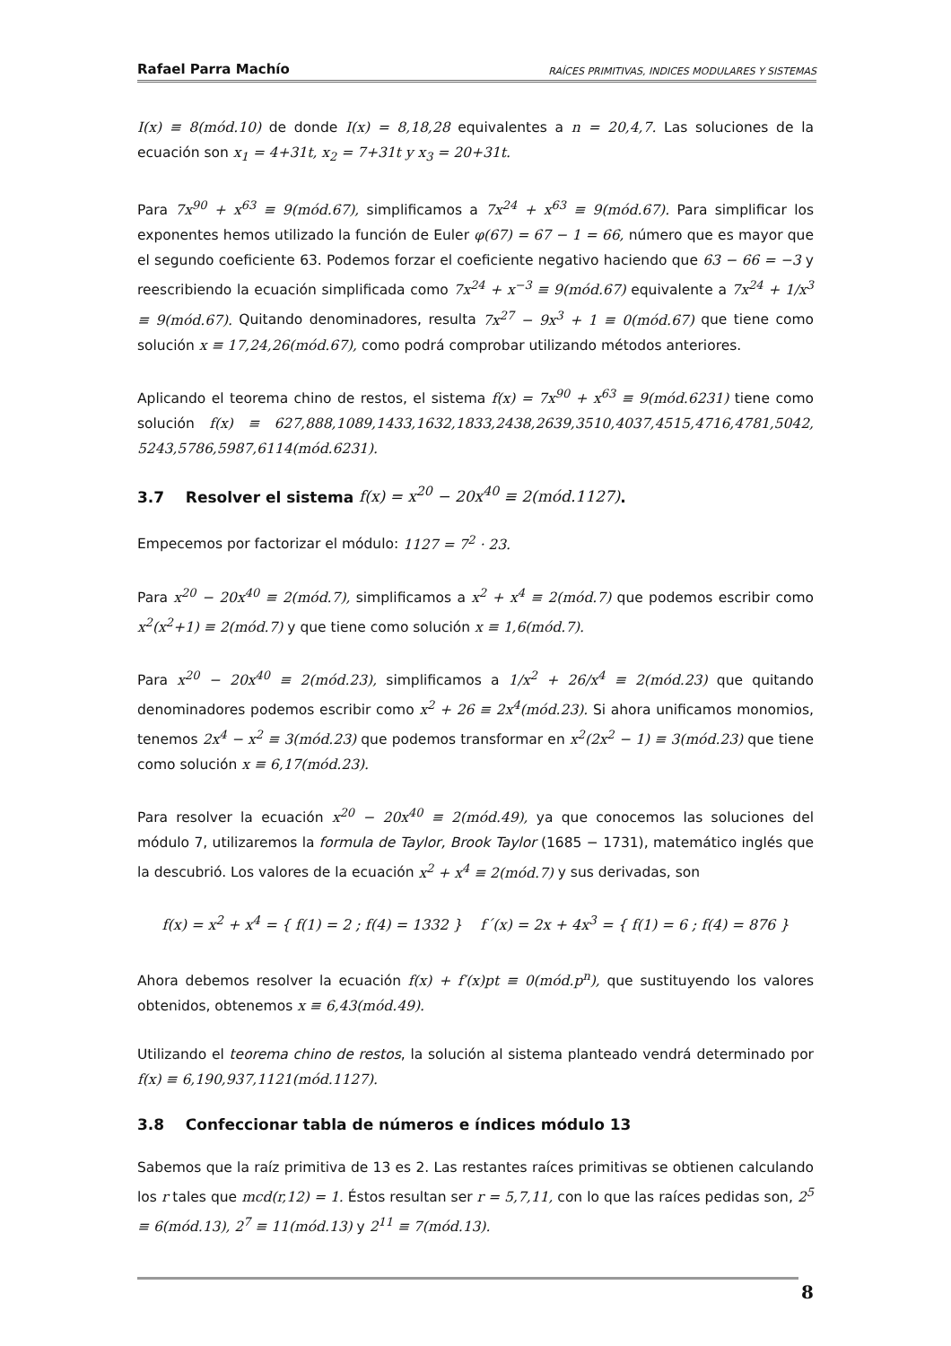Rafael Parra Machío RAÍCES PRIMITIVAS, INDICES MODULARES Y SISTEMAS
I(x) ≡ 8(mód.10) de donde I(x) = 8,18,28 equivalentes a n = 20,4,7. Las soluciones de la ecuación son x<sub>1</sub> = 4+31t, x<sub>2</sub> = 7+31t y x<sub>3</sub> = 20+31t.
Para 7x<sup>90</sup> + x<sup>63</sup> ≡ 9(mód.67), simplificamos a 7x<sup>24</sup> + x<sup>63</sup> ≡ 9(mód.67). Para simplificar los exponentes hemos utilizado la función de Euler φ(67) = 67 − 1 = 66, número que es mayor que el segundo coeficiente 63. Podemos forzar el coeficiente negativo haciendo que 63 − 66 = −3 y reescribiendo la ecuación simplificada como 7x<sup>24</sup> + x<sup>−3</sup> ≡ 9(mód.67) equivalente a 7x<sup>24</sup> + 1/x<sup>3</sup> ≡ 9(mód.67). Quitando denominadores, resulta 7x<sup>27</sup> − 9x<sup>3</sup> + 1 ≡ 0(mód.67) que tiene como solución x ≡ 17,24,26(mód.67), como podrá comprobar utilizando métodos anteriores.
Aplicando el teorema chino de restos, el sistema f(x) = 7x<sup>90</sup> + x<sup>63</sup> ≡ 9(mód.6231) tiene como solución f(x) ≡ 627,888,1089,1433,1632,1833,2438,2639,3510,4037,4515,4716,4781,5042, 5243,5786,5987,6114(mód.6231).
3.7 Resolver el sistema f(x) = x<sup>20</sup> − 20x<sup>40</sup> ≡ 2(mód.1127).
Empecemos por factorizar el módulo: 1127 = 7<sup>2</sup> · 23.
Para x<sup>20</sup> − 20x<sup>40</sup> ≡ 2(mód.7), simplificamos a x<sup>2</sup> + x<sup>4</sup> ≡ 2(mód.7) que podemos escribir como x<sup>2</sup>(x<sup>2</sup>+1) ≡ 2(mód.7) y que tiene como solución x ≡ 1,6(mód.7).
Para x<sup>20</sup> − 20x<sup>40</sup> ≡ 2(mód.23), simplificamos a 1/x<sup>2</sup> + 26/x<sup>4</sup> ≡ 2(mód.23) que quitando denominadores podemos escribir como x<sup>2</sup> + 26 ≡ 2x<sup>4</sup>(mód.23). Si ahora unificamos monomios, tenemos 2x<sup>4</sup> − x<sup>2</sup> ≡ 3(mód.23) que podemos transformar en x<sup>2</sup>(2x<sup>2</sup> − 1) ≡ 3(mód.23) que tiene como solución x ≡ 6,17(mód.23).
Para resolver la ecuación x<sup>20</sup> − 20x<sup>40</sup> ≡ 2(mód.49), ya que conocemos las soluciones del módulo 7, utilizaremos la formula de Taylor, Brook Taylor (1685 − 1731), matemático inglés que la descubrió. Los valores de la ecuación x<sup>2</sup> + x<sup>4</sup> ≡ 2(mód.7) y sus derivadas, son
f(x) = x<sup>2</sup> + x<sup>4</sup> = { f(1) = 2 ; f(4) = 1332 } f´(x) = 2x + 4x<sup>3</sup> = { f(1) = 6 ; f(4) = 876 }
Ahora debemos resolver la ecuación f(x) + f′(x)pt ≡ 0(mód.p<sup>n</sup>), que sustituyendo los valores obtenidos, obtenemos x ≡ 6,43(mód.49).
Utilizando el teorema chino de restos, la solución al sistema planteado vendrá determinado por f(x) ≡ 6,190,937,1121(mód.1127).
3.8 Confeccionar tabla de números e índices módulo 13
Sabemos que la raíz primitiva de 13 es 2. Las restantes raíces primitivas se obtienen calculando los r tales que mcd(r,12) = 1. Éstos resultan ser r = 5,7,11, con lo que las raíces pedidas son, 2<sup>5</sup> ≡ 6(mód.13), 2<sup>7</sup> ≡ 11(mód.13) y 2<sup>11</sup> ≡ 7(mód.13).
8